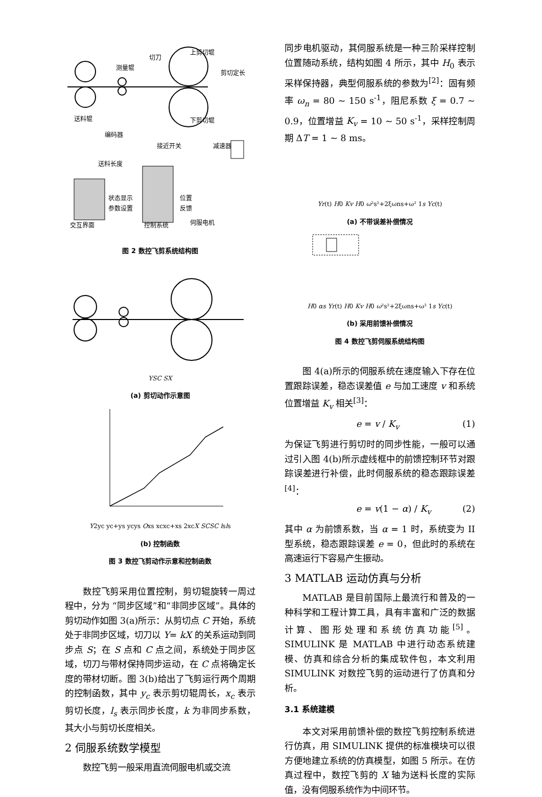上剪切辊
切刀
测量辊
剪切定长
送料辊
下剪切辊
编码器
接近开关
减速器
送料长度
状态显示
参数设置
位置
反馈
伺服电机
交互界面
控制系统
图 2 数控飞剪系统结构图
Y
S
C
S
X
(a) 剪切动作示意图
Y
2yc
yc+ys
yc
ys
O
xs
xc
xc+xs
2xc
X
S
C
S
C
ls
ls
(b) 控制函数
图 3 数控飞剪动作示意和控制函数
数控飞剪采用位置控制，剪切辊旋转一周过程中，分为 “同步区域”和“非同步区域”。具体的剪切动作如图 3(a)所示：从剪切点 C 开始，系统处于非同步区域，切刀以 Y= kX 的关系运动到同步点 S；在 S 点和 C 点之间，系统处于同步区域，切刀与带材保持同步运动，在 C 点将确定长度的带材切断。图 3(b)给出了飞剪运行两个周期的控制函数，其中 y<sub>c</sub> 表示剪切辊周长，x<sub>c</sub> 表示剪切长度，l<sub>s</sub> 表示同步长度，k 为非同步系数，其大小与剪切长度相关。
2 伺服系统数学模型
数控飞剪一般采用直流伺服电机或交流
同步电机驱动，其伺服系统是一种三阶采样控制位置随动系统，结构如图 4 所示，其中 H<sub>0</sub> 表示采样保持器，典型伺服系统的参数为<sup>[2]</sup>：固有频率 ω<sub>n</sub> = 80 ~ 150 s<sup>-1</sup>，阻尼系数 ξ = 0.7 ~ 0.9，位置增益 K<sub>v</sub> = 10 ~ 50 s<sup>-1</sup>，采样控制周期 ΔT = 1 ~ 8 ms。
Yr(t)
H0
Kv
H0
ω²
s²+2ξωns+ω²
1
s
Yc(t)
(a) 不带误差补偿情况
H0
αs
Yr(t)
H0
Kv
H0
ω²
s²+2ξωns+ω²
1
s
Yc(t)
(b) 采用前馈补偿情况
图 4 数控飞剪伺服系统结构图
图 4(a)所示的伺服系统在速度输入下存在位置跟踪误差，稳态误差值 e 与加工速度 v 和系统位置增益 K<sub>v</sub> 相关<sup>[3]</sup>：
e = v / K<sub>v</sub> (1)
为保证飞剪进行剪切时的同步性能，一般可以通过引入图 4(b)所示虚线框中的前馈控制环节对跟踪误差进行补偿，此时伺服系统的稳态跟踪误差<sup>[4]</sup>：
e = v(1 − α) / K<sub>v</sub> (2)
其中 α 为前馈系数，当 α = 1 时，系统变为 II 型系统，稳态跟踪误差 e = 0，但此时的系统在高速运行下容易产生振动。
3 MATLAB 运动仿真与分析
MATLAB 是目前国际上最流行和普及的一种科学和工程计算工具，具有丰富和广泛的数据计算、图形处理和系统仿真功能<sup>[5]</sup>。SIMULINK 是 MATLAB 中进行动态系统建模、仿真和综合分析的集成软件包，本文利用 SIMULINK 对数控飞剪的运动进行了仿真和分析。
3.1 系统建模
本文对采用前馈补偿的数控飞剪控制系统进行仿真，用 SIMULINK 提供的标准模块可以很方便地建立系统的仿真模型，如图 5 所示。在仿真过程中，数控飞剪的 X 轴为送料长度的实际值，没有伺服系统作为中间环节。